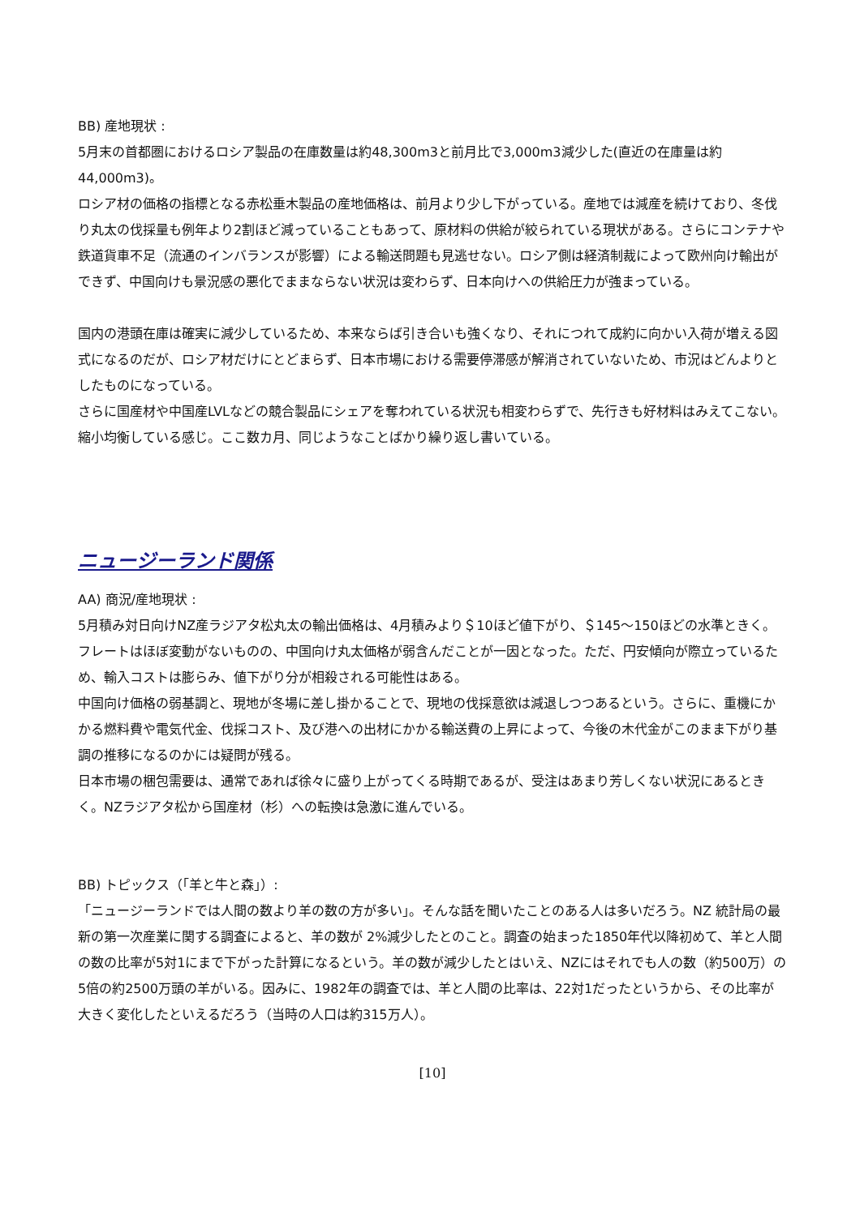BB) 産地現状 :
5月末の首都圏におけるロシア製品の在庫数量は約48,300m3と前月比で3,000m3減少した(直近の在庫量は約44,000m3)。
ロシア材の価格の指標となる赤松垂木製品の産地価格は、前月より少し下がっている。産地では減産を続けており、冬伐り丸太の伐採量も例年より2割ほど減っていることもあって、原材料の供給が絞られている現状がある。さらにコンテナや鉄道貨車不足（流通のインバランスが影響）による輸送問題も見逃せない。ロシア側は経済制裁によって欧州向け輸出ができず、中国向けも景況感の悪化でままならない状況は変わらず、日本向けへの供給圧力が強まっている。
国内の港頭在庫は確実に減少しているため、本来ならば引き合いも強くなり、それにつれて成約に向かい入荷が増える図式になるのだが、ロシア材だけにとどまらず、日本市場における需要停滞感が解消されていないため、市況はどんよりとしたものになっている。
さらに国産材や中国産LVLなどの競合製品にシェアを奪われている状況も相変わらずで、先行きも好材料はみえてこない。縮小均衡している感じ。ここ数カ月、同じようなことばかり繰り返し書いている。
ニュージーランド関係
AA) 商況/産地現状 :
5月積み対日向けNZ産ラジアタ松丸太の輸出価格は、4月積みより＄10ほど値下がり、＄145～150ほどの水準ときく。フレートはほぼ変動がないものの、中国向け丸太価格が弱含んだことが一因となった。ただ、円安傾向が際立っているため、輸入コストは膨らみ、値下がり分が相殺される可能性はある。
中国向け価格の弱基調と、現地が冬場に差し掛かることで、現地の伐採意欲は減退しつつあるという。さらに、重機にかかる燃料費や電気代金、伐採コスト、及び港への出材にかかる輸送費の上昇によって、今後の木代金がこのまま下がり基調の推移になるのかには疑問が残る。
日本市場の梱包需要は、通常であれば徐々に盛り上がってくる時期であるが、受注はあまり芳しくない状況にあるときく。NZラジアタ松から国産材（杉）への転換は急激に進んでいる。
BB) トピックス（「羊と牛と森」）:
「ニュージーランドでは人間の数より羊の数の方が多い」。そんな話を聞いたことのある人は多いだろう。NZ 統計局の最新の第一次産業に関する調査によると、羊の数が 2%減少したとのこと。調査の始まった1850年代以降初めて、羊と人間の数の比率が5対1にまで下がった計算になるという。羊の数が減少したとはいえ、NZにはそれでも人の数（約500万）の5倍の約2500万頭の羊がいる。因みに、1982年の調査では、羊と人間の比率は、22対1だったというから、その比率が大きく変化したといえるだろう（当時の人口は約315万人）。
[10]